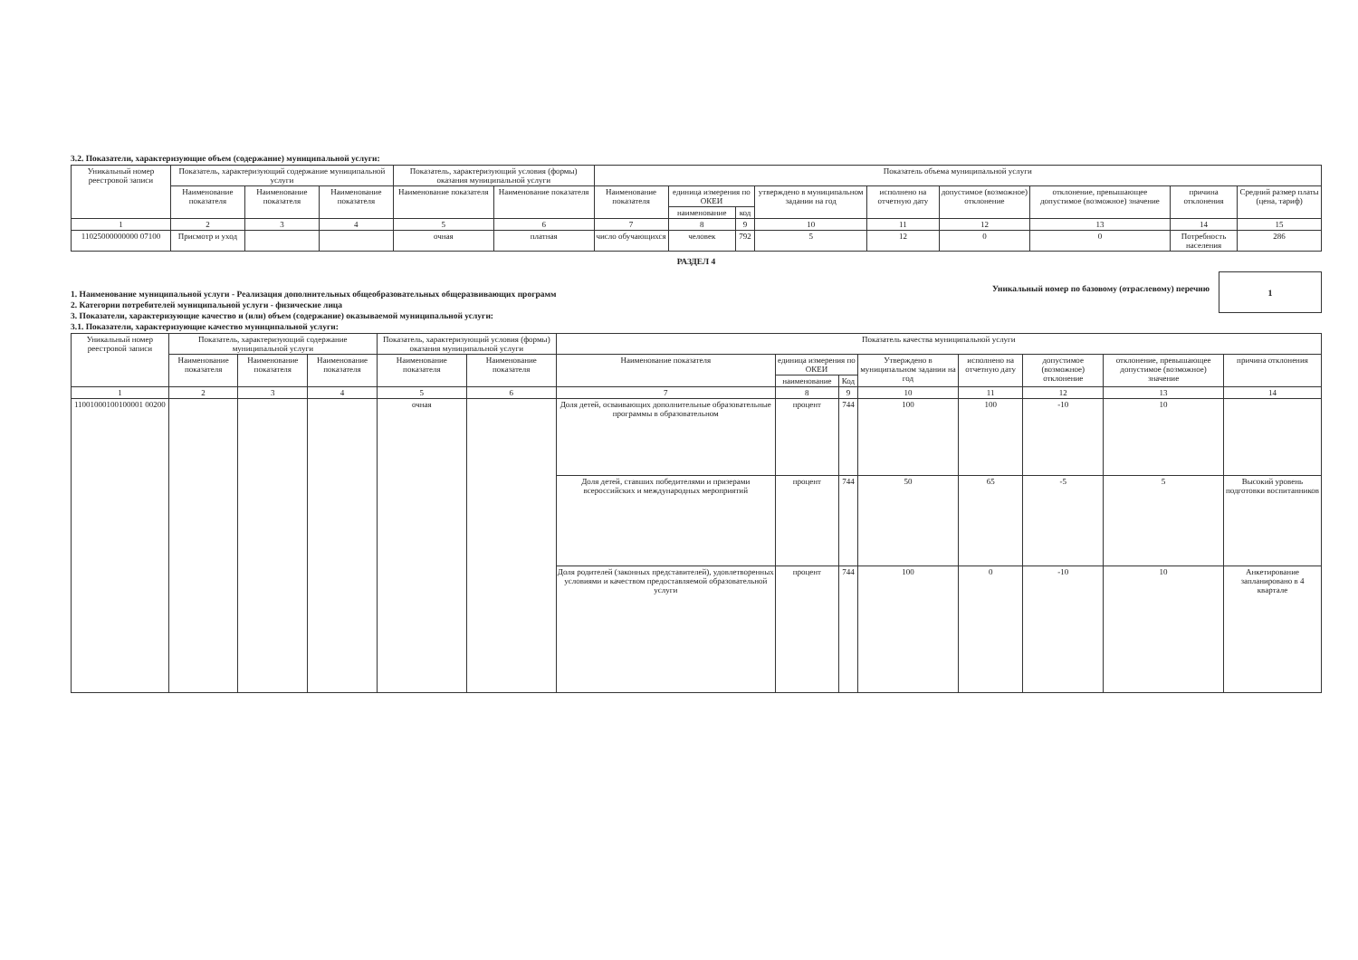3.2. Показатели, характеризующие объем (содержание) муниципальной услуги:
| Уникальный номер реестровой записи | Показатель, характеризующий содержание муниципальной услуги | | | Показатель, характеризующий условия (формы) оказания муниципальной услуги | | Показатель объема муниципальной услуги | | | | | | | | |
| --- | --- | --- | --- | --- | --- | --- | --- | --- | --- | --- | --- | --- | --- | --- |
| | Наименование показателя | Наименование показателя | Наименование показателя | Наименование показателя | Наименование показателя | Наименование показателя | единица измерения по ОКЕИ | | утверждено в муниципальном задании на год | исполнено на отчетную дату | допустимое (возможное) отклонение | отклонение, превышающее допустимое (возможное) значение | причина отклонения | Средний размер платы (цена, тариф) |
| | | | | | | | наименование | код | | | | | | |
| 1 | 2 | 3 | 4 | 5 | 6 | 7 | 8 | 9 | 10 | 11 | 12 | 13 | 14 | 15 |
| 11025000000000 07100 | Присмотр и уход | | | очная | платная | число обучающихся | человек | 792 | 5 | 12 | 0 | 0 | Потребность населения | 286 |
РАЗДЕЛ 4
1. Наименование муниципальной услуги - Реализация дополнительных общеобразовательных общеразвивающих программ
2. Категории потребителей муниципальной услуги - физические лица
3. Показатели, характеризующие качество и (или) объем (содержание) оказываемой муниципальной услуги:
3.1. Показатели, характеризующие качество муниципальной услуги:
Уникальный номер по базовому (отраслевому) перечню
1
| Уникальный номер реестровой записи | Показатель, характеризующий содержание муниципальной услуги | | | Показатель, характеризующий условия (формы) оказания муниципальной услуги | | Показатель качества муниципальной услуги | | | | | | | |
| --- | --- | --- | --- | --- | --- | --- | --- | --- | --- | --- | --- | --- | --- |
| | Наименование показателя | Наименование показателя | Наименование показателя | Наименование показателя | Наименование показателя | Наименование показателя | единица измерения по ОКЕИ | | Утверждено в муниципальном задании на год | исполнено на отчетную дату | допустимое (возможное) отклонение | отклонение, превышающее допустимое (возможное) значение | причина отклонения |
| | | | | | | | наименование | Код | | | | | |
| 1 | 2 | 3 | 4 | 5 | 6 | 7 | 8 | 9 | 10 | 11 | 12 | 13 | 14 |
| 11001000100100001 00200 | | | | очная | | Доля детей, осваивающих дополнительные образовательные программы в образовательном | процент | 744 | 100 | 100 | -10 | 10 | |
| | | | | | | Доля детей, ставших победителями и призерами всероссийских и международных мероприятий | процент | 744 | 50 | 65 | -5 | 5 | Высокий уровень подготовки воспитанников |
| | | | | | | Доля родителей (законных представителей), удовлетворенных условиями и качеством предоставляемой образовательной услуги | процент | 744 | 100 | 0 | -10 | 10 | Анкетирование запланировано в 4 квартале |